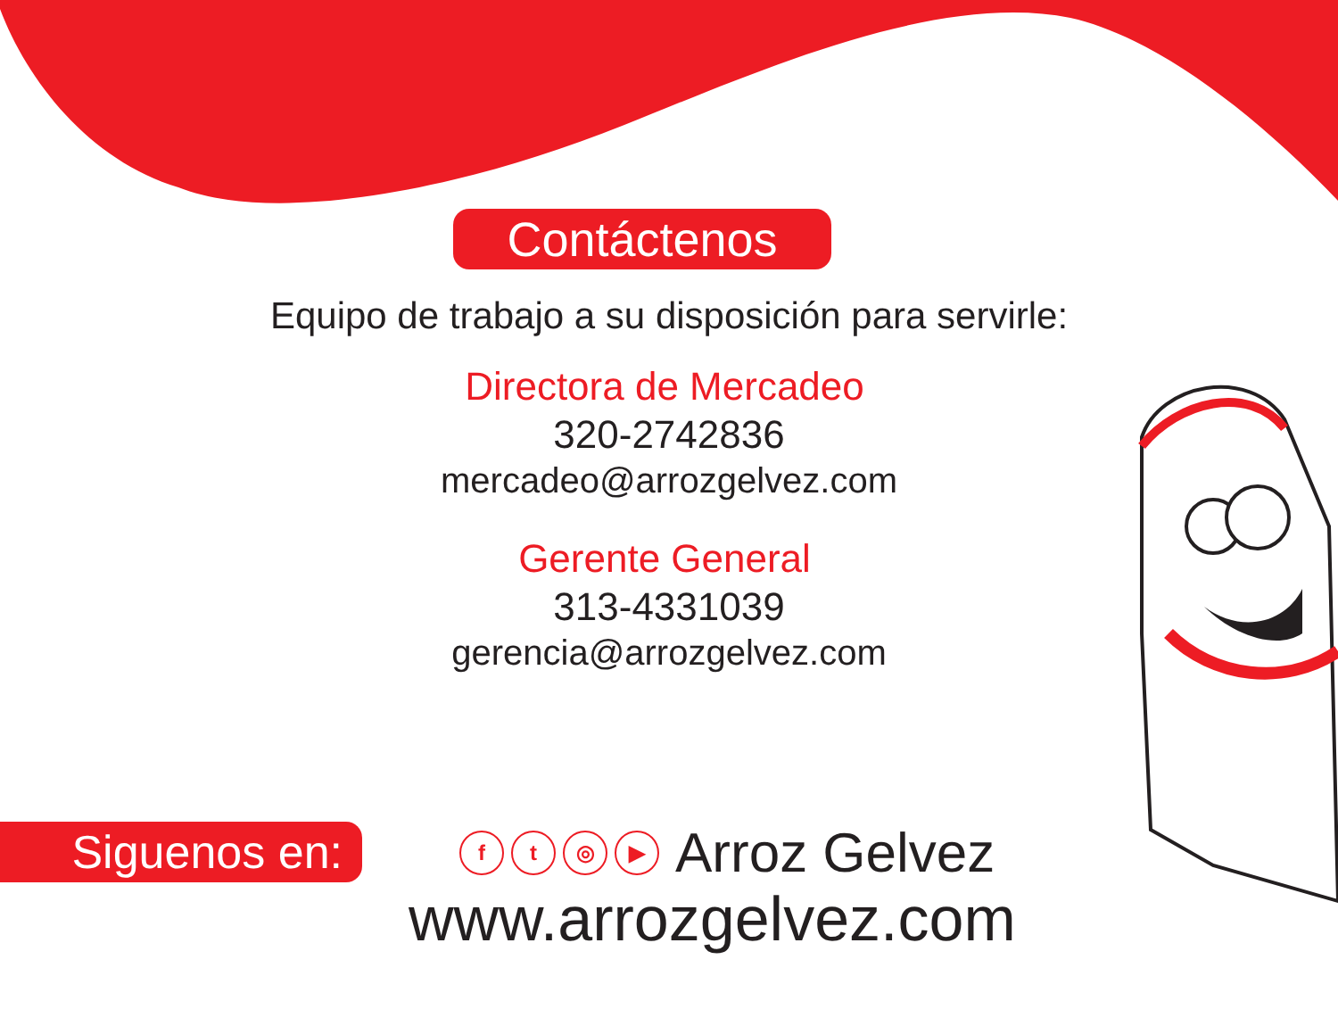Contáctenos
Equipo de trabajo a su disposición para servirle:
Directora de Mercadeo
320-2742836
mercadeo@arrozgelvez.com
Gerente General
313-4331039
gerencia@arrozgelvez.com
Siguenos en:
f t ◎ ▶
Arroz Gelvez
www.arrozgelvez.com